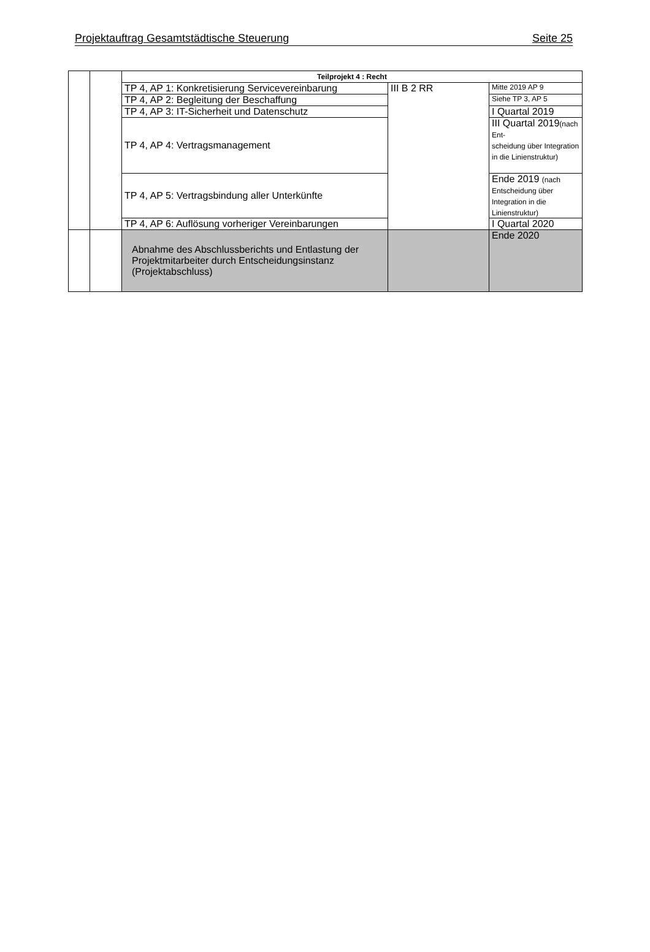Projektauftrag Gesamtstädtische Steuerung Seite 25
| | | Teilprojekt 4 : Recht | | |
| | | TP 4, AP 1: Konkretisierung Servicevereinbarung | III B 2 RR | Mitte 2019 AP 9 |
| | | TP 4, AP 2: Begleitung der Beschaffung | | Siehe TP 3, AP 5 |
| | | TP 4, AP 3: IT-Sicherheit und Datenschutz | | I Quartal 2019 |
| | | TP 4, AP 4: Vertragsmanagement | | III Quartal 2019 (nach Ent- scheidung über Integration in die Linienstruktur) |
| | | TP 4, AP 5: Vertragsbindung aller Unterkünfte | | Ende 2019 (nach Entscheidung über Integration in die Linienstruktur) |
| | | TP 4, AP 6: Auflösung vorheriger Vereinbarungen | | I Quartal 2020 |
| | | Abnahme des Abschlussberichts und Entlastung der Projektmitarbeiter durch Entscheidungsinstanz (Projektabschluss) | | Ende 2020 |